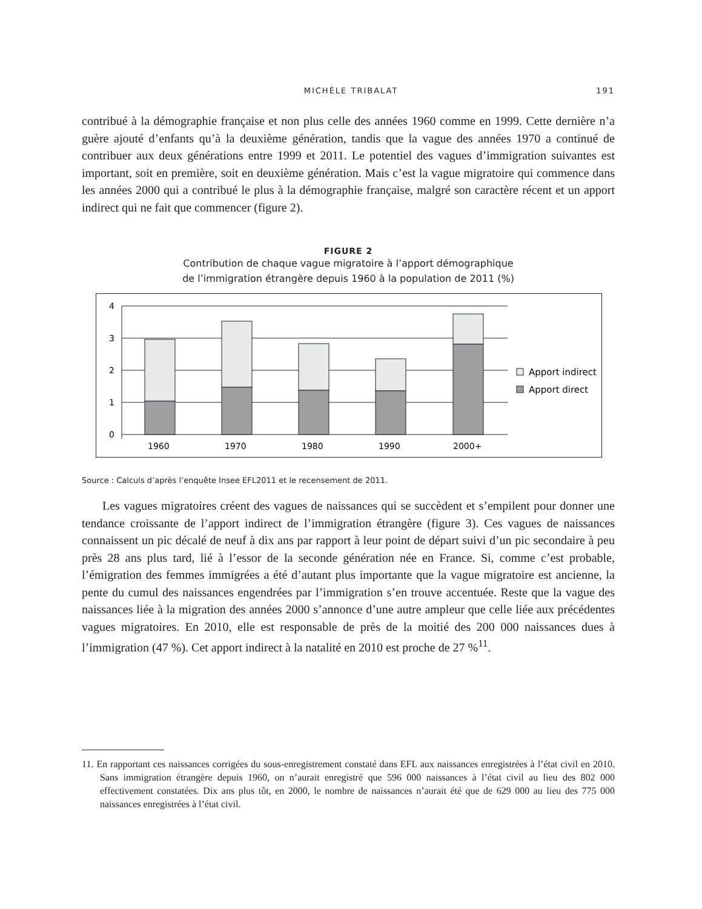MICHÈLE TRIBALAT 191
contribué à la démographie française et non plus celle des années 1960 comme en 1999. Cette dernière n’a guère ajouté d’enfants qu’à la deuxième génération, tandis que la vague des années 1970 a continué de contribuer aux deux générations entre 1999 et 2011. Le potentiel des vagues d’immigration suivantes est important, soit en première, soit en deuxième génération. Mais c’est la vague migratoire qui commence dans les années 2000 qui a contribué le plus à la démographie française, malgré son caractère récent et un apport indirect qui ne fait que commencer (figure 2).
FIGURE 2
Contribution de chaque vague migratoire à l’apport démographique
de l’immigration étrangère depuis 1960 à la population de 2011 (%)
4
3
2
1
0
1960
1970
1980
1990
2000+
Apport indirect
Apport direct
Source : Calculs d’après l’enquête Insee EFL2011 et le recensement de 2011.
Les vagues migratoires créent des vagues de naissances qui se succèdent et s’empilent pour donner une tendance croissante de l’apport indirect de l’immigration étrangère (figure 3). Ces vagues de naissances connaissent un pic décalé de neuf à dix ans par rapport à leur point de départ suivi d’un pic secondaire à peu près 28 ans plus tard, lié à l’essor de la seconde génération née en France. Si, comme c’est probable, l’émigration des femmes immigrées a été d’autant plus importante que la vague migratoire est ancienne, la pente du cumul des naissances engendrées par l’immigration s’en trouve accentuée. Reste que la vague des naissances liée à la migration des années 2000 s’annonce d’une autre ampleur que celle liée aux précédentes vagues migratoires. En 2010, elle est responsable de près de la moitié des 200 000 naissances dues à l’immigration (47 %). Cet apport indirect à la natalité en 2010 est proche de 27 %<sup>11</sup>.
11. En rapportant ces naissances corrigées du sous-enregistrement constaté dans EFL aux naissances enregistrées à l’état civil en 2010. Sans immigration étrangère depuis 1960, on n’aurait enregistré que 596 000 naissances à l’état civil au lieu des 802 000 effectivement constatées. Dix ans plus tôt, en 2000, le nombre de naissances n’aurait été que de 629 000 au lieu des 775 000 naissances enregistrées à l’état civil.